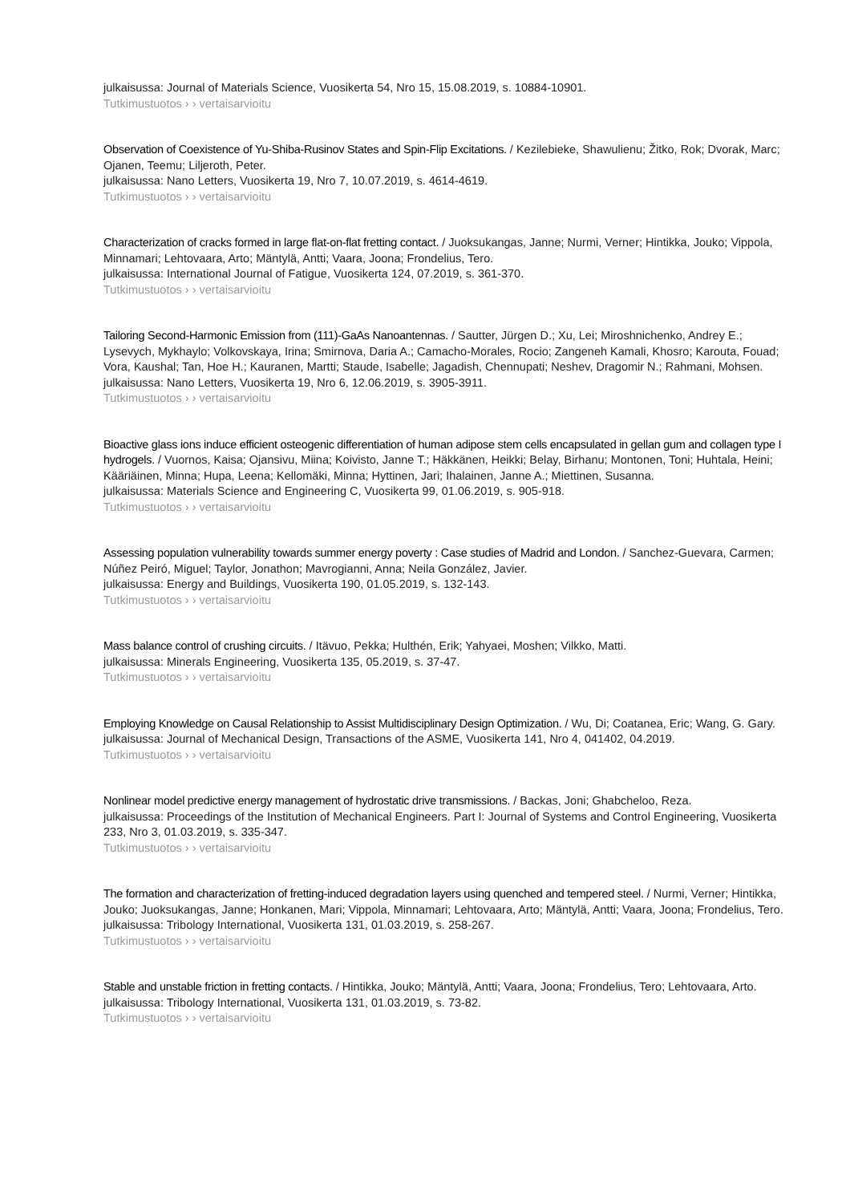julkaisussa: Journal of Materials Science, Vuosikerta 54, Nro 15, 15.08.2019, s. 10884-10901.
Tutkimustuotos › › vertaisarvioitu
Observation of Coexistence of Yu-Shiba-Rusinov States and Spin-Flip Excitations. / Kezilebieke, Shawulienu; Žitko, Rok; Dvorak, Marc; Ojanen, Teemu; Liljeroth, Peter.
julkaisussa: Nano Letters, Vuosikerta 19, Nro 7, 10.07.2019, s. 4614-4619.
Tutkimustuotos › › vertaisarvioitu
Characterization of cracks formed in large flat-on-flat fretting contact. / Juoksukangas, Janne; Nurmi, Verner; Hintikka, Jouko; Vippola, Minnamari; Lehtovaara, Arto; Mäntylä, Antti; Vaara, Joona; Frondelius, Tero.
julkaisussa: International Journal of Fatigue, Vuosikerta 124, 07.2019, s. 361-370.
Tutkimustuotos › › vertaisarvioitu
Tailoring Second-Harmonic Emission from (111)-GaAs Nanoantennas. / Sautter, Jürgen D.; Xu, Lei; Miroshnichenko, Andrey E.; Lysevych, Mykhaylo; Volkovskaya, Irina; Smirnova, Daria A.; Camacho-Morales, Rocio; Zangeneh Kamali, Khosro; Karouta, Fouad; Vora, Kaushal; Tan, Hoe H.; Kauranen, Martti; Staude, Isabelle; Jagadish, Chennupati; Neshev, Dragomir N.; Rahmani, Mohsen.
julkaisussa: Nano Letters, Vuosikerta 19, Nro 6, 12.06.2019, s. 3905-3911.
Tutkimustuotos › › vertaisarvioitu
Bioactive glass ions induce efficient osteogenic differentiation of human adipose stem cells encapsulated in gellan gum and collagen type I hydrogels. / Vuornos, Kaisa; Ojansivu, Miina; Koivisto, Janne T.; Häkkänen, Heikki; Belay, Birhanu; Montonen, Toni; Huhtala, Heini; Kääriäinen, Minna; Hupa, Leena; Kellomäki, Minna; Hyttinen, Jari; Ihalainen, Janne A.; Miettinen, Susanna.
julkaisussa: Materials Science and Engineering C, Vuosikerta 99, 01.06.2019, s. 905-918.
Tutkimustuotos › › vertaisarvioitu
Assessing population vulnerability towards summer energy poverty : Case studies of Madrid and London. / Sanchez-Guevara, Carmen; Núñez Peiró, Miguel; Taylor, Jonathon; Mavrogianni, Anna; Neila González, Javier.
julkaisussa: Energy and Buildings, Vuosikerta 190, 01.05.2019, s. 132-143.
Tutkimustuotos › › vertaisarvioitu
Mass balance control of crushing circuits. / Itävuo, Pekka; Hulthén, Erik; Yahyaei, Moshen; Vilkko, Matti.
julkaisussa: Minerals Engineering, Vuosikerta 135, 05.2019, s. 37-47.
Tutkimustuotos › › vertaisarvioitu
Employing Knowledge on Causal Relationship to Assist Multidisciplinary Design Optimization. / Wu, Di; Coatanea, Eric; Wang, G. Gary.
julkaisussa: Journal of Mechanical Design, Transactions of the ASME, Vuosikerta 141, Nro 4, 041402, 04.2019.
Tutkimustuotos › › vertaisarvioitu
Nonlinear model predictive energy management of hydrostatic drive transmissions. / Backas, Joni; Ghabcheloo, Reza.
julkaisussa: Proceedings of the Institution of Mechanical Engineers. Part I: Journal of Systems and Control Engineering, Vuosikerta 233, Nro 3, 01.03.2019, s. 335-347.
Tutkimustuotos › › vertaisarvioitu
The formation and characterization of fretting-induced degradation layers using quenched and tempered steel. / Nurmi, Verner; Hintikka, Jouko; Juoksukangas, Janne; Honkanen, Mari; Vippola, Minnamari; Lehtovaara, Arto; Mäntylä, Antti; Vaara, Joona; Frondelius, Tero.
julkaisussa: Tribology International, Vuosikerta 131, 01.03.2019, s. 258-267.
Tutkimustuotos › › vertaisarvioitu
Stable and unstable friction in fretting contacts. / Hintikka, Jouko; Mäntylä, Antti; Vaara, Joona; Frondelius, Tero; Lehtovaara, Arto.
julkaisussa: Tribology International, Vuosikerta 131, 01.03.2019, s. 73-82.
Tutkimustuotos › › vertaisarvioitu